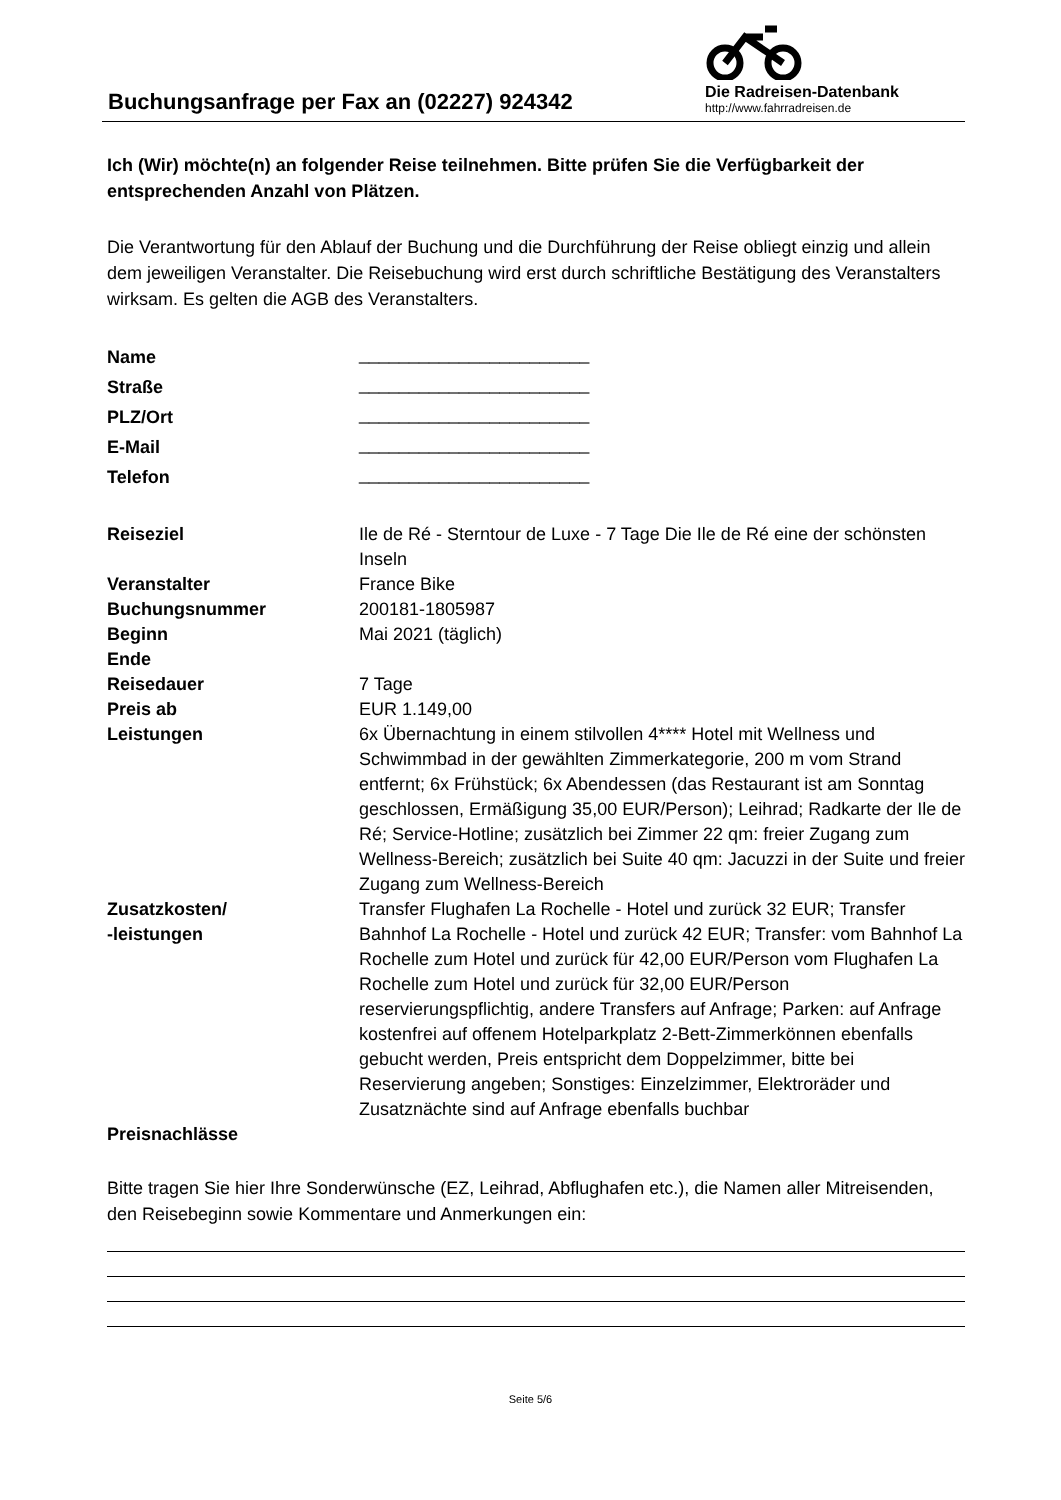Buchungsanfrage per Fax an (02227) 924342
Die Radreisen-Datenbank
http://www.fahrradreisen.de
Ich (Wir) möchte(n) an folgender Reise teilnehmen. Bitte prüfen Sie die Verfügbarkeit der entsprechenden Anzahl von Plätzen.
Die Verantwortung für den Ablauf der Buchung und die Durchführung der Reise obliegt einzig und allein dem jeweiligen Veranstalter. Die Reisebuchung wird erst durch schriftliche Bestätigung des Veranstalters wirksam. Es gelten die AGB des Veranstalters.
| Name | _______________________ |
| Straße | _______________________ |
| PLZ/Ort | _______________________ |
| E-Mail | _______________________ |
| Telefon | _______________________ |
| Reiseziel | Ile de Ré - Sterntour de Luxe - 7 Tage Die Ile de Ré eine der schönsten Inseln |
| Veranstalter | France Bike |
| Buchungsnummer | 200181-1805987 |
| Beginn | Mai 2021 (täglich) |
| Ende | |
| Reisedauer | 7 Tage |
| Preis ab | EUR 1.149,00 |
| Leistungen | 6x Übernachtung in einem stilvollen 4**** Hotel mit Wellness und Schwimmbad in der gewählten Zimmerkategorie, 200 m vom Strand entfernt; 6x Frühstück; 6x Abendessen (das Restaurant ist am Sonntag geschlossen, Ermäßigung 35,00 EUR/Person); Leihrad; Radkarte der Ile de Ré; Service-Hotline; zusätzlich bei Zimmer 22 qm: freier Zugang zum Wellness-Bereich; zusätzlich bei Suite 40 qm: Jacuzzi in der Suite und freier Zugang zum Wellness-Bereich |
| Zusatzkosten/ -leistungen | Transfer Flughafen La Rochelle - Hotel und zurück 32 EUR; Transfer Bahnhof La Rochelle - Hotel und zurück 42 EUR; Transfer: vom Bahnhof La Rochelle zum Hotel und zurück für 42,00 EUR/Person vom Flughafen La Rochelle zum Hotel und zurück für 32,00 EUR/Person reservierungspflichtig, andere Transfers auf Anfrage; Parken: auf Anfrage kostenfrei auf offenem Hotelparkplatz 2-Bett-Zimmerkönnen ebenfalls gebucht werden, Preis entspricht dem Doppelzimmer, bitte bei Reservierung angeben; Sonstiges: Einzelzimmer, Elektroräder und Zusatznächte sind auf Anfrage ebenfalls buchbar |
| Preisnachlässe | |
Bitte tragen Sie hier Ihre Sonderwünsche (EZ, Leihrad, Abflughafen etc.), die Namen aller Mitreisenden, den Reisebeginn sowie Kommentare und Anmerkungen ein:
Seite 5/6